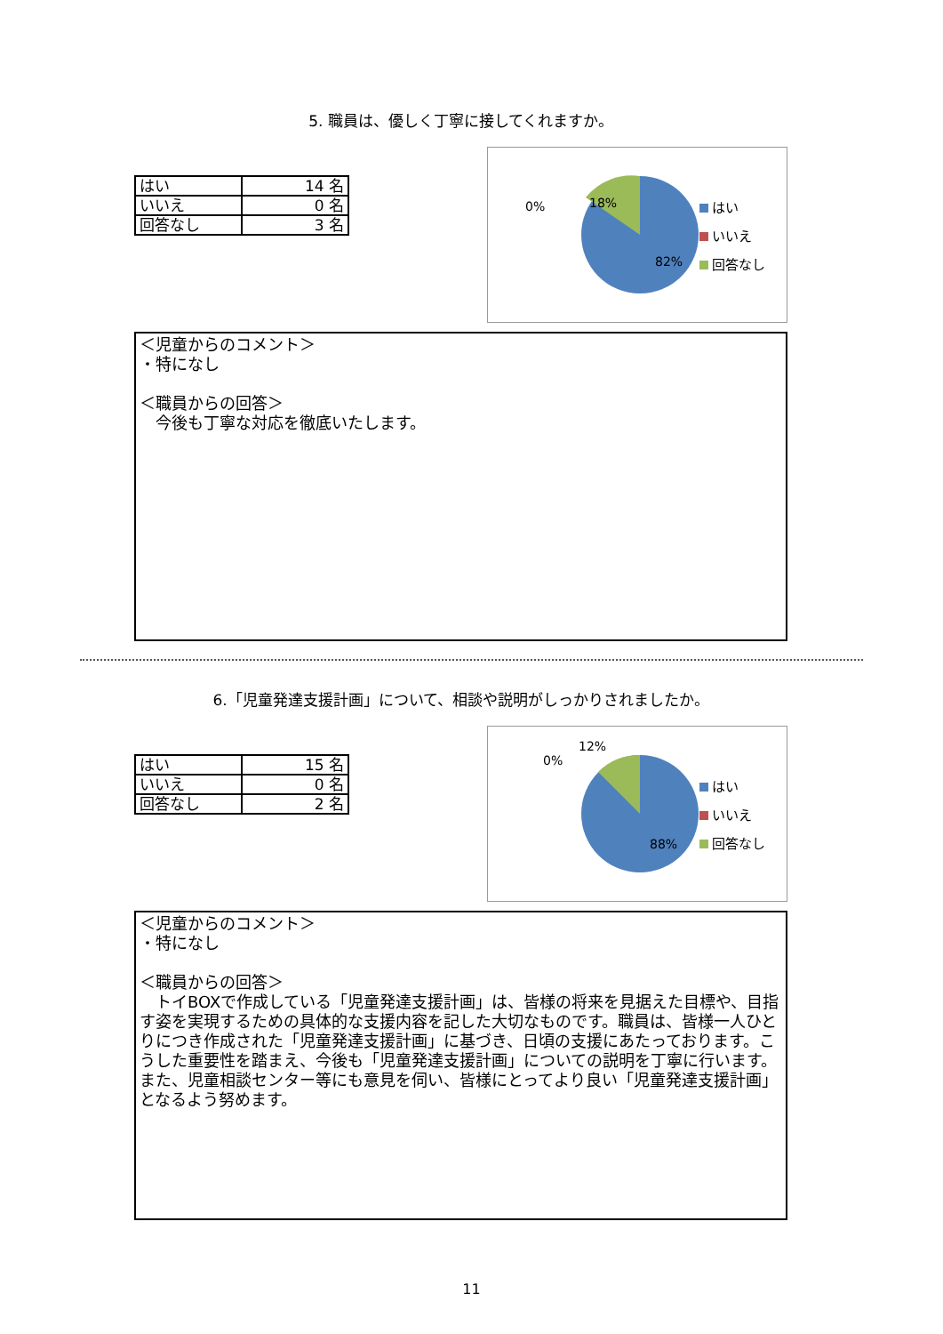5. 職員は、優しく丁寧に接してくれますか。
| はい | 14 名 |
| いいえ | 0 名 |
| 回答なし | 3 名 |
0% 18%
82%
はい
いいえ
回答なし
＜児童からのコメント＞
・特になし
＜職員からの回答＞
　今後も丁寧な対応を徹底いたします。
6.「児童発達支援計画」について、相談や説明がしっかりされましたか。
| はい | 15 名 |
| いいえ | 0 名 |
| 回答なし | 2 名 |
0%
12%
88%
はい
いいえ
回答なし
＜児童からのコメント＞
・特になし
＜職員からの回答＞
　トイBOXで作成している「児童発達支援計画」は、皆様の将来を見据えた目標や、目指す姿を実現するための具体的な支援内容を記した大切なものです。職員は、皆様一人ひとりにつき作成された「児童発達支援計画」に基づき、日頃の支援にあたっております。こうした重要性を踏まえ、今後も「児童発達支援計画」についての説明を丁寧に行います。また、児童相談センター等にも意見を伺い、皆様にとってより良い「児童発達支援計画」となるよう努めます。
11